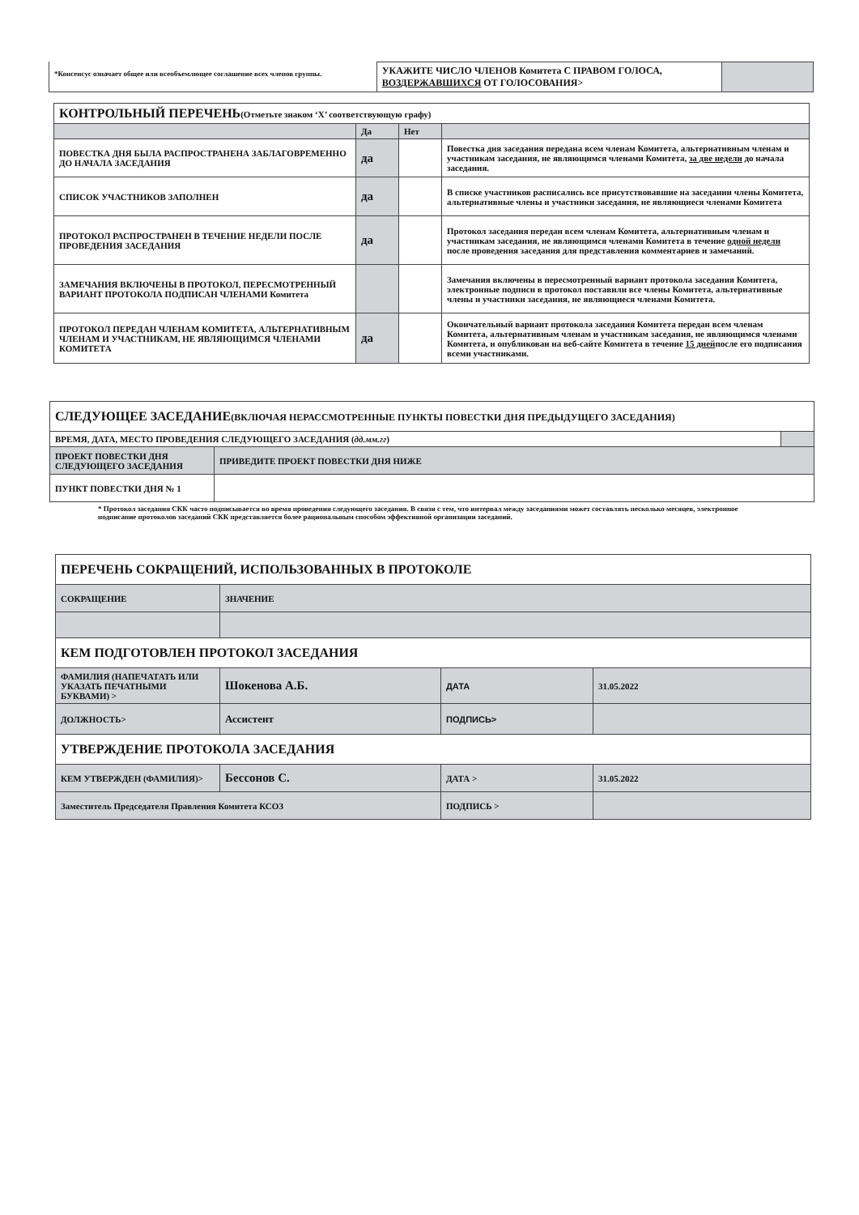*Консенсус означает общее или всеобъемлющее соглашение всех членов группы.
| УКАЖИТЕ ЧИСЛО ЧЛЕНОВ Комитета С ПРАВОМ ГОЛОСА, ВОЗДЕРЖАВШИХСЯ ОТ ГОЛОСОВАНИЯ> | |
| КОНТРОЛЬНЫЙ ПЕРЕЧЕНЬ (Отметьте знаком ‘X’ соответствующую графу) | | | |
| | Да | Нет | |
| ПОВЕСТКА ДНЯ БЫЛА РАСПРОСТРАНЕНА ЗАБЛАГОВРЕМЕННО ДО НАЧАЛА ЗАСЕДАНИЯ | да | | Повестка дня заседания передана всем членам Комитета, альтернативным членам и участникам заседания, не являющимся членами Комитета, за две недели до начала заседания. |
| СПИСОК УЧАСТНИКОВ ЗАПОЛНЕН | да | | В списке участников расписались все присутствовавшие на заседании члены Комитета, альтернативные члены и участники заседания, не являющиеся членами Комитета |
| ПРОТОКОЛ РАСПРОСТРАНЕН В ТЕЧЕНИЕ НЕДЕЛИ ПОСЛЕ ПРОВЕДЕНИЯ ЗАСЕДАНИЯ | да | | Протокол заседания передан всем членам Комитета, альтернативным членам и участникам заседания, не являющимся членами Комитета в течение одной недели после проведения заседания для представления комментариев и замечаний. |
| ЗАМЕЧАНИЯ ВКЛЮЧЕНЫ В ПРОТОКОЛ, ПЕРЕСМОТРЕННЫЙ ВАРИАНТ ПРОТОКОЛА ПОДПИСАН ЧЛЕНАМИ Комитета | | | Замечания включены в пересмотренный вариант протокола заседания Комитета, электронные подписи в протокол поставили все члены Комитета, альтернативные члены и участники заседания, не являющиеся членами Комитета. |
| ПРОТОКОЛ ПЕРЕДАН ЧЛЕНАМ КОМИТЕТА, АЛЬТЕРНАТИВНЫМ ЧЛЕНАМ И УЧАСТНИКАМ, НЕ ЯВЛЯЮЩИМСЯ ЧЛЕНАМИ КОМИТЕТА | да | | Окончательный вариант протокола заседания Комитета передан всем членам Комитета, альтернативным членам и участникам заседания, не являющимся членами Комитета, и опубликован на веб-сайте Комитета в течение 15 дней после его подписания всеми участниками. |
| СЛЕДУЮЩЕЕ ЗАСЕДАНИЕ (ВКЛЮЧАЯ НЕРАССМОТРЕННЫЕ ПУНКТЫ ПОВЕСТКИ ДНЯ ПРЕДЫДУЩЕГО ЗАСЕДАНИЯ) | | |
| ВРЕМЯ, ДАТА, МЕСТО ПРОВЕДЕНИЯ СЛЕДУЮЩЕГО ЗАСЕДАНИЯ ( дд.мм.гг ) | | |
| ПРОЕКТ ПОВЕСТКИ ДНЯ СЛЕДУЮЩЕГО ЗАСЕДАНИЯ | ПРИВЕДИТЕ ПРОЕКТ ПОВЕСТКИ ДНЯ НИЖЕ | |
| ПУНКТ ПОВЕСТКИ ДНЯ № 1 | | |
* Протокол заседания СКК часто подписывается во время проведения следующего заседания. В связи с тем, что интервал между заседаниями может составлять несколько месяцев, электронное подписание протоколов заседаний СКК представляется более рациональным способом эффективной организации заседаний.
| ПЕРЕЧЕНЬ СОКРАЩЕНИЙ, ИСПОЛЬЗОВАННЫХ В ПРОТОКОЛЕ | | | |
| СОКРАЩЕНИЕ | ЗНАЧЕНИЕ | | |
| КЕМ ПОДГОТОВЛЕН ПРОТОКОЛ ЗАСЕДАНИЯ | | | |
| ФАМИЛИЯ (НАПЕЧАТАТЬ ИЛИ УКАЗАТЬ ПЕЧАТНЫМИ БУКВАМИ) > | Шокенова А.Б. | ДАТА | 31.05.2022 |
| ДОЛЖНОСТЬ> | Ассистент | ПОДПИСЬ> | |
| УТВЕРЖДЕНИЕ ПРОТОКОЛА ЗАСЕДАНИЯ | | | |
| КЕМ УТВЕРЖДЕН (ФАМИЛИЯ)> | Бессонов С. | ДАТА > | 31.05.2022 |
| Заместитель Председателя Правления Комитета КСОЗ | | ПОДПИСЬ > | |